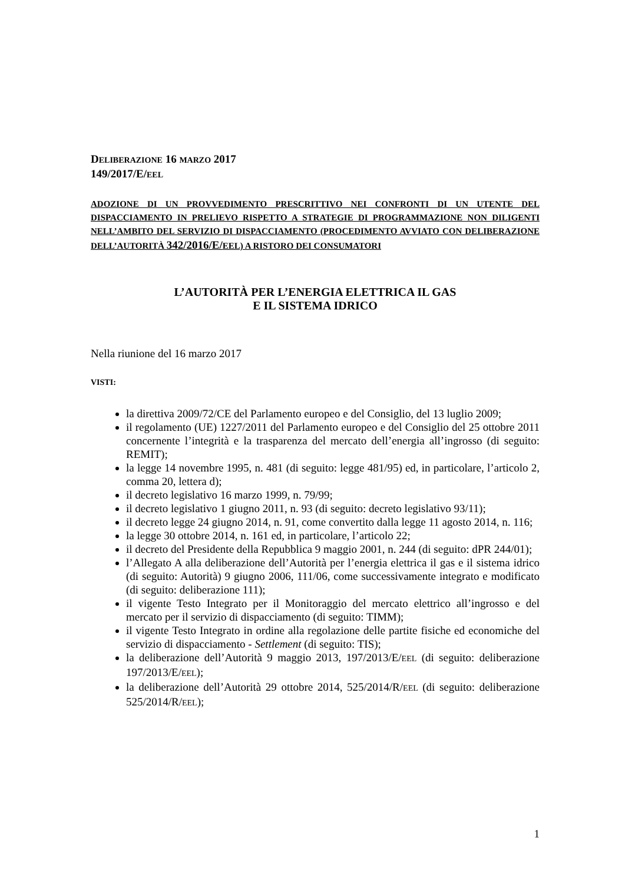DELIBERAZIONE 16 MARZO 2017
149/2017/E/EEL
ADOZIONE DI UN PROVVEDIMENTO PRESCRITTIVO NEI CONFRONTI DI UN UTENTE DEL DISPACCIAMENTO IN PRELIEVO RISPETTO A STRATEGIE DI PROGRAMMAZIONE NON DILIGENTI NELL’AMBITO DEL SERVIZIO DI DISPACCIAMENTO (PROCEDIMENTO AVVIATO CON DELIBERAZIONE DELL’AUTORITÀ 342/2016/E/EEL) A RISTORO DEI CONSUMATORI
L’AUTORITÀ PER L’ENERGIA ELETTRICA IL GAS
E IL SISTEMA IDRICO
Nella riunione del 16 marzo 2017
VISTI:
la direttiva 2009/72/CE del Parlamento europeo e del Consiglio, del 13 luglio 2009;
il regolamento (UE) 1227/2011 del Parlamento europeo e del Consiglio del 25 ottobre 2011 concernente l’integrità e la trasparenza del mercato dell’energia all’ingrosso (di seguito: REMIT);
la legge 14 novembre 1995, n. 481 (di seguito: legge 481/95) ed, in particolare, l’articolo 2, comma 20, lettera d);
il decreto legislativo 16 marzo 1999, n. 79/99;
il decreto legislativo 1 giugno 2011, n. 93 (di seguito: decreto legislativo 93/11);
il decreto legge 24 giugno 2014, n. 91, come convertito dalla legge 11 agosto 2014, n. 116;
la legge 30 ottobre 2014, n. 161 ed, in particolare, l’articolo 22;
il decreto del Presidente della Repubblica 9 maggio 2001, n. 244 (di seguito: dPR 244/01);
l’Allegato A alla deliberazione dell’Autorità per l’energia elettrica il gas e il sistema idrico (di seguito: Autorità) 9 giugno 2006, 111/06, come successivamente integrato e modificato (di seguito: deliberazione 111);
il vigente Testo Integrato per il Monitoraggio del mercato elettrico all’ingrosso e del mercato per il servizio di dispacciamento (di seguito: TIMM);
il vigente Testo Integrato in ordine alla regolazione delle partite fisiche ed economiche del servizio di dispacciamento - Settlement (di seguito: TIS);
la deliberazione dell’Autorità 9 maggio 2013, 197/2013/E/EEL (di seguito: deliberazione 197/2013/E/EEL);
la deliberazione dell’Autorità 29 ottobre 2014, 525/2014/R/EEL (di seguito: deliberazione 525/2014/R/EEL);
1